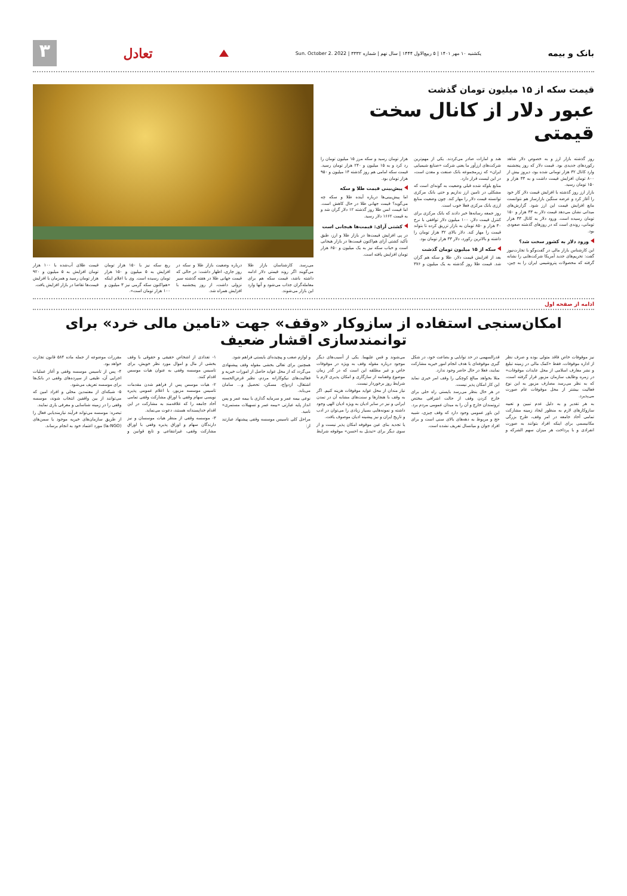بانک و بیمه
یکشنبه ۱۰ مهر ۱۴۰۱ | ۵ ربیع‌الاول ۱۴۴۴ | سال نهم | شماره ۳۳۳۲ | Sun. October 2. 2022
تعادل
۳
قیمت سکه از ۱۵ میلیون تومان گذشت
عبور دلار از کانال سخت قیمتی
روز گذشته بازار ارز و به خصوص دلار شاهد رکوردهای جدیدی بود. قیمت دلار که روز پنجشنبه وارد کانال ۳۲ هزار تومانی شده بود، دیروز بیش از ۸۰۰ تومان افزایش قیمت داشت و به ۳۳ هزار و ۱۵۰ تومان رسید.
بازار ارز روز گذشته با افزایش قیمت دلار کار خود را آغاز کرد و عرضه سنگین بازارساز هم نتوانست مانع افزایش قیمت این ارز شود. گزارش‌های میدانی نشان می‌دهد قیمت دلار به ۳۳ هزار و ۱۵۰ تومان رسیده است. ورود دلار به کانال ۳۳ هزار تومانی، روندی است که در روزهای گذشته صعودی بود.
ورود دلار به کشور سخت شد؟
این کارشناس بازار مالی در گفت‌وگو با تجارت‌نیوز گفت: تحریم‌های جدید آمریکا شرکت‌هایی را نشانه گرفته که محصولات پتروشیمی ایران را به چین، هند و امارات صادر می‌کردند. یکی از مهم‌ترین شرکت‌های ارزآور ما یعنی شرکت «صنایع شیمیایی ایران» که زیرمجموعه بانک صنعت و معدن است، در این لیست قرار دارد.
منابع بلوکه شده قبلی وضعیت به گونه‌ای است که مشکلی در تامین ارز نداریم و حتی بانک مرکزی توانسته قیمت دلار را مهار کند. چون وضعیت منابع ارزی بانک مرکزی فعلا خوب است.
روز جمعه رسانه‌ها خبر دادند که بانک مرکزی برای کنترل قیمت دلار، ۱۰۰ میلیون دلار توافقی با نرخ ۳۰ هزار و ۸۵۰ تومان به بازار تزریق کرده تا بتواند قیمت را مهار کند. دلار بالای ۳۲ هزار تومان را داشته و بالاترین رکورد، دلار ۳۳ هزار تومان بود.
سکه از ۱۵ میلیون تومان گذشت
بعد از افزایش قیمت دلار، طلا و سکه هم گران شد. قیمت طلا روز گذشته به یک میلیون و ۳۷۶ هزار تومان رسید و سکه مرز ۱۵ میلیون تومان را رد کرد و به ۱۵ میلیون و ۲۴۰ هزار تومان رسید. قیمت سکه امامی هم روز گذشته ۱۴ میلیون و ۹۵۰ هزار تومان بود.
پیش‌بینی قیمت طلا و سکه
اما پیش‌بینی‌ها درباره آینده طلا و سکه چه می‌گوید؟ قیمت جهانی طلا در حال کاهش است. اما قیمت انس طلا روز گذشته ۱۲ دلار گران شد و به قیمت ۱۶۶۲ دلار رسید.
کشتی آرای: قیمت‌ها هیجانی است
در پی افزایش قیمت‌ها در بازار طلا و ارز، طبق تأکید کشتی آرای هم‌اکنون قیمت‌ها در بازار هیجانی است و حباب سکه نیز به یک میلیون و ۶۵۰ هزار تومان افزایش یافته است.
می‌رسد. کارشناسان بازار طلا می‌گویند اگر روند قیمتی دلار ادامه داشته باشد، قیمت سکه هم برای معامله‌گران جذاب می‌شود و آنها وارد این بازار می‌شوند.
درباره وضعیت بازار طلا و سکه در روز جاری، اظهار داشت: در حالی که قیمت جهانی طلا در هفته گذشته سیر نزولی داشت، از روز پنجشنبه با افزایش همراه شد.
ربع سکه نیز با ۱۵۰ هزار تومان افزایش به ۵ میلیون و ۱۵۰ هزار تومان رسیده است. وی با اعلام اینکه «هم‌اکنون سکه گرمی نیز ۳ میلیون و ۱۰۰ هزار تومان است».
قیمت طلای آب‌شده با ۱۰۰ هزار تومان افزایش به ۵ میلیون و ۹۲۰ هزار تومان رسید و همزمان با افزایش قیمت‌ها تقاضا در بازار افزایش یافت.
ادامه از صفحه اول
امکان‌سنجی استفاده از سازوکار «وقف» جهت «تامین مالی خرد» برای توانمندسازی اقشار ضعیف
نیز موقوفات خاص فاقد متولی بوده و صرف نظر از اداره موقوفات، فقط «کمک مالی در زمینه تبلیغ و نشر معارف اسلامی از محل عایدات موقوفات» در زمره وظایف سازمان مزبور قرار گرفته است، که به نظر می‌رسد مصارف مزبور به این نوع فعالیت بیشتر از محل موقوفات عام صورت می‌پذیرد.
به هر تقدیر و به دلیل عدم تبیین و تعبیه سازوکارهای لازم به منظور ایجاد زمینه مشارکت تمامی آحاد جامعه در امر وقف، طرح بزرگی مکانیسمی برای اینکه افراد بتوانند به صورت انفرادی و با پرداخت هر میزان سهم الشرکه و قدرالسهمی در حد توانایی و بضاعت خود، در شکل گیری موقوفه‌ای با هدف انجام امور خیریه مشارکت نمایند، فعلا در حال حاضر وجود ندارد.
مثلا بخواهد مبالغ کوچکی را وقف امر خیری نماید این کار امکان پذیر نیست.
در هر حال بنظر می‌رسد بایستی راه حلی برای خارج کردن وقف از حالت اشرافی مختص ثروتمندان خارج و آن را به میدان عمومی مردم برد.
این باور عمومی وجود دارد که وقف چیزی، شبیه حج و مربوط به دهه‌های بالای سنی است و برای افراد جوان و میانسال تعریف نشده است.
می‌شوند و قس علیهما. یکی از آسیب‌های دیگر موجود درباره مقوله وقف به ویژه در موقوفات خاص و غیر مطلقه این است که در گذر زمان موضوع وقفنامه از سازگاری و امکان پذیری لازم با شرایط روز برخوردار نیست.
نیاز مندان از محل عواید موقوفات هزینه کنیم. اگر به وقف با هنجارها و سنت‌های مشابه آن در تمدن ایرانی و نیز در سایر ادیان به ویژه ادیان الهی وجود داشته و نمونه‌هایی بسیار زیادی را می‌توان در ادب و تاریخ ایران و نیز پیشینه ادیان موصوف یافت.
یا تجدید بنای عین موقوفه امکان پذیر نیست و از سوی دیگر برای «تبدیل به احسن» موقوفه شرایط و لوازم صعب و پیچیده‌ای بایستی فراهم شود.
همچنین برای تعالی بخشی مقوله وقف پیشنهادی می‌گردد که از محل عواید حاصل از امورات خیریه و فعالیت‌های نیکوکارانه مردم، نظیر قرض‌الحسنه اشتغال، ازدواج، مسکن، تحصیل و... سامان می‌یابد.
نوعی بیمه عمر و سرمایه گذاری با بیمه عمر و پس انداز پایه عبارتی «بیمه عمر و تسهیلات مستمری» نامید.
مراحل کلی تاسیس موسسه وقفی پیشنهاد عبارتند از:
۱- تعدادی از اشخاص حقیقی و حقوقی با وقف بخشی از مال و اموال مورد نظر خویش، برای تاسیس موسسه وقفی به عنوان هیات موسس اقدام کنند.
۲- هیات موسس پس از فراهم شدن مقدمات تاسیس موسسه مزبور، با اعلام عمومی پذیره نویسی سهام وقفی با اوراق مشارکت وقفی تمامی آحاد جامعه را که علاقه‌مند به مشارکت در این اقدام خداپسندانه هستند، دعوت می‌نماید.
۳- موسسه وقفی از منظر هیات موسسان و نیز دارندگان سهام و اوراق پذیره وقفی با اوراق مشارکت وقفی، غیرانتفاعی و تابع قوانین و مقررات موضوعه از جمله ماده ۵۸۴ قانون تجارت خواهد بود.
۴- پس از تاسیس موسسه وقفی و آغاز عملیات اجرایی آن، طیفی از سپرده‌های وقفی در بانک‌ها برای موسسه تعریف می‌شود.
۵- شبکه‌ای از معتمدین محلی و افراد امین که می‌توانند از بین واقفین انتخاب شوند، موسسه وقفی را در زمینه شناسایی و معرفی یاری نمایند.
تبصره: موسسه می‌تواند فرآیند نیازمندیابی فعال را از طریق سازمان‌های خیریه موجود یا سمن‌های (NGO-ها) مورد اعتماد خود به انجام برساند.